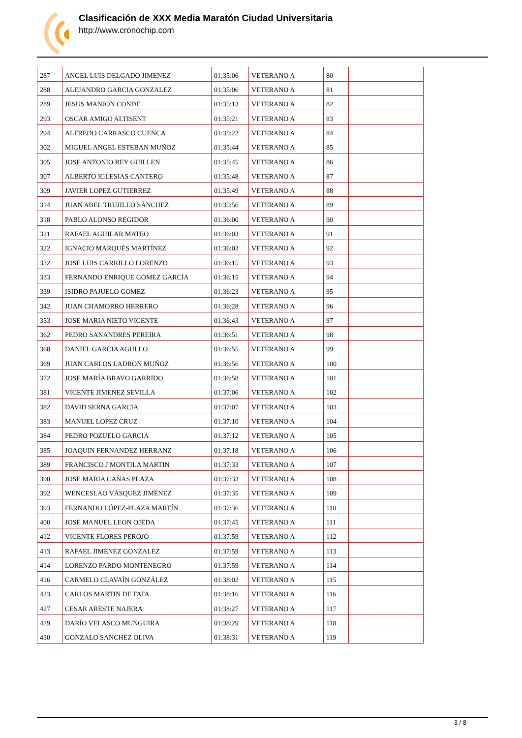Clasificación de XXX Media Maratón Ciudad Universitaria
http://www.cronochip.com
| 287 | ANGEL LUIS DELGADO JIMENEZ | 01:35:06 | VETERANO A | 80 | |
| 288 | ALEJANDRO GARCIA GONZALEZ | 01:35:06 | VETERANO A | 81 | |
| 289 | JESUS MANJON CONDE | 01:35:13 | VETERANO A | 82 | |
| 293 | OSCAR AMIGO ALTISENT | 01:35:21 | VETERANO A | 83 | |
| 294 | ALFREDO CARRASCO CUENCA | 01:35:22 | VETERANO A | 84 | |
| 302 | MIGUEL ANGEL ESTEBAN MUÑOZ | 01:35:44 | VETERANO A | 85 | |
| 305 | JOSE ANTONIO REY GUILLEN | 01:35:45 | VETERANO A | 86 | |
| 307 | ALBERTO IGLESIAS CANTERO | 01:35:48 | VETERANO A | 87 | |
| 309 | JAVIER LOPEZ GUTIERREZ | 01:35:49 | VETERANO A | 88 | |
| 314 | JUAN ABEL TRUJILLO SÁNCHEZ | 01:35:56 | VETERANO A | 89 | |
| 318 | PABLO ALONSO REGIDOR | 01:36:00 | VETERANO A | 90 | |
| 321 | RAFAEL AGUILAR MATEO | 01:36:03 | VETERANO A | 91 | |
| 322 | IGNACIO MARQUÉS MARTÍNEZ | 01:36:03 | VETERANO A | 92 | |
| 332 | JOSE LUIS CARRILLO LORENZO | 01:36:15 | VETERANO A | 93 | |
| 333 | FERNANDO ENRIQUE GÓMEZ GARCÍA | 01:36:15 | VETERANO A | 94 | |
| 339 | ISIDRO PAJUELO GOMEZ | 01:36:23 | VETERANO A | 95 | |
| 342 | JUAN CHAMORRO HERRERO | 01:36:28 | VETERANO A | 96 | |
| 353 | JOSE MARIA NIETO VICENTE | 01:36:43 | VETERANO A | 97 | |
| 362 | PEDRO SANANDRES PEREIRA | 01:36:51 | VETERANO A | 98 | |
| 368 | DANIEL GARCIA AGULLO | 01:36:55 | VETERANO A | 99 | |
| 369 | JUAN CARLOS LADRON MUÑOZ | 01:36:56 | VETERANO A | 100 | |
| 372 | JOSE MARÍA BRAVO GARRIDO | 01:36:58 | VETERANO A | 101 | |
| 381 | VICENTE JIMENEZ SEVILLA | 01:37:06 | VETERANO A | 102 | |
| 382 | DAVID SERNA GARCIA | 01:37:07 | VETERANO A | 103 | |
| 383 | MANUEL LOPEZ CRUZ | 01:37:10 | VETERANO A | 104 | |
| 384 | PEDRO POZUELO GARCIA | 01:37:12 | VETERANO A | 105 | |
| 385 | JOAQUIN FERNANDEZ HERRANZ | 01:37:18 | VETERANO A | 106 | |
| 389 | FRANCISCO J MONTILA MARTIN | 01:37:33 | VETERANO A | 107 | |
| 390 | JOSE MARIA CAÑAS PLAZA | 01:37:33 | VETERANO A | 108 | |
| 392 | WENCESLAO VÁSQUEZ JIMÉNEZ | 01:37:35 | VETERANO A | 109 | |
| 393 | FERNANDO LÓPEZ-PLAZA MARTÍN | 01:37:36 | VETERANO A | 110 | |
| 400 | JOSE MANUEL LEON OJEDA | 01:37:45 | VETERANO A | 111 | |
| 412 | VICENTE FLORES PEROJO | 01:37:59 | VETERANO A | 112 | |
| 413 | RAFAEL JIMENEZ GONZALEZ | 01:37:59 | VETERANO A | 113 | |
| 414 | LORENZO PARDO MONTENEGRO | 01:37:59 | VETERANO A | 114 | |
| 416 | CARMELO CLAVAÍN GONZÁLEZ | 01:38:02 | VETERANO A | 115 | |
| 423 | CARLOS MARTIN DE FATA | 01:38:16 | VETERANO A | 116 | |
| 427 | CESAR ARESTE NAJERA | 01:38:27 | VETERANO A | 117 | |
| 429 | DARÍO VELASCO MUNGUIRA | 01:38:29 | VETERANO A | 118 | |
| 430 | GONZALO SANCHEZ OLIVA | 01:38:31 | VETERANO A | 119 | |
3 / 8